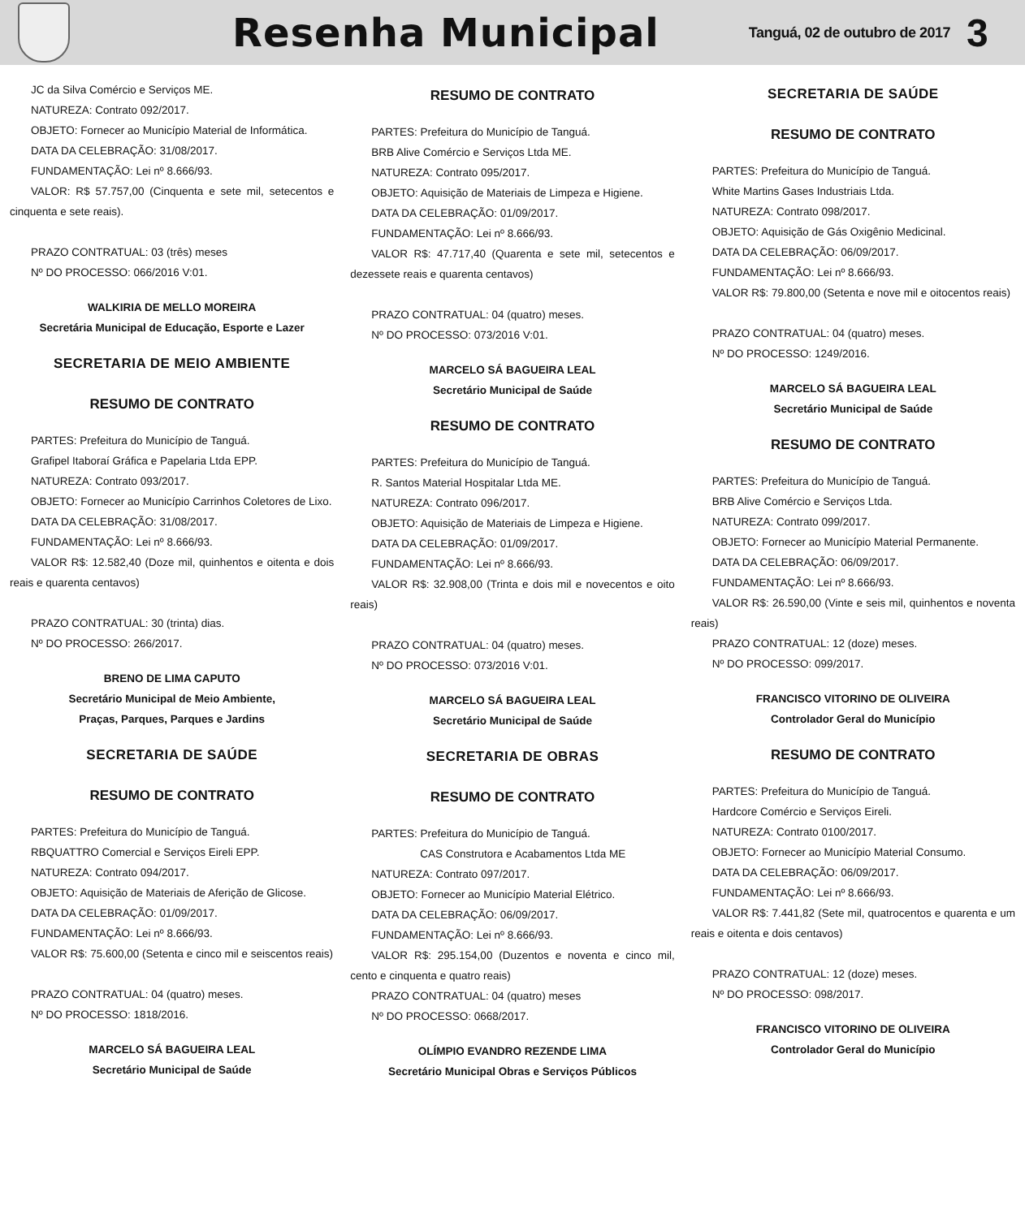Resenha Municipal
Tanguá, 02 de outubro de 2017
3
JC da Silva Comércio e Serviços ME.
NATUREZA: Contrato 092/2017.
OBJETO: Fornecer ao Município Material de Informática.
DATA DA CELEBRAÇÃO: 31/08/2017.
FUNDAMENTAÇÃO: Lei nº 8.666/93.
VALOR: R$ 57.757,00 (Cinquenta e sete mil, setecentos e cinquenta e sete reais).
PRAZO CONTRATUAL: 03 (três) meses
Nº DO PROCESSO: 066/2016 V:01.
WALKIRIA DE MELLO MOREIRA
Secretária Municipal de Educação, Esporte e Lazer
SECRETARIA DE MEIO AMBIENTE
RESUMO DE CONTRATO
PARTES: Prefeitura do Município de Tanguá.
Grafipel Itaboraí Gráfica e Papelaria Ltda EPP.
NATUREZA: Contrato 093/2017.
OBJETO: Fornecer ao Município Carrinhos Coletores de Lixo.
DATA DA CELEBRAÇÃO: 31/08/2017.
FUNDAMENTAÇÃO: Lei nº 8.666/93.
VALOR R$: 12.582,40 (Doze mil, quinhentos e oitenta e dois reais e quarenta centavos)
PRAZO CONTRATUAL: 30 (trinta) dias.
Nº DO PROCESSO: 266/2017.
BRENO DE LIMA CAPUTO
Secretário Municipal de Meio Ambiente,
Praças, Parques, Parques e Jardins
SECRETARIA DE SAÚDE
RESUMO DE CONTRATO
PARTES: Prefeitura do Município de Tanguá.
RBQUATTRO Comercial e Serviços Eireli EPP.
NATUREZA: Contrato 094/2017.
OBJETO: Aquisição de Materiais de Aferição de Glicose.
DATA DA CELEBRAÇÃO: 01/09/2017.
FUNDAMENTAÇÃO: Lei nº 8.666/93.
VALOR R$: 75.600,00 (Setenta e cinco mil e seiscentos reais)
PRAZO CONTRATUAL: 04 (quatro) meses.
Nº DO PROCESSO: 1818/2016.
MARCELO SÁ BAGUEIRA LEAL
Secretário Municipal de Saúde
RESUMO DE CONTRATO
PARTES: Prefeitura do Município de Tanguá.
BRB Alive Comércio e Serviços Ltda ME.
NATUREZA: Contrato 095/2017.
OBJETO: Aquisição de Materiais de Limpeza e Higiene.
DATA DA CELEBRAÇÃO: 01/09/2017.
FUNDAMENTAÇÃO: Lei nº 8.666/93.
VALOR R$: 47.717,40 (Quarenta e sete mil, setecentos e dezessete reais e quarenta centavos)
PRAZO CONTRATUAL: 04 (quatro) meses.
Nº DO PROCESSO: 073/2016 V:01.
MARCELO SÁ BAGUEIRA LEAL
Secretário Municipal de Saúde
RESUMO DE CONTRATO
PARTES: Prefeitura do Município de Tanguá.
R. Santos Material Hospitalar Ltda ME.
NATUREZA: Contrato 096/2017.
OBJETO: Aquisição de Materiais de Limpeza e Higiene.
DATA DA CELEBRAÇÃO: 01/09/2017.
FUNDAMENTAÇÃO: Lei nº 8.666/93.
VALOR R$: 32.908,00 (Trinta e dois mil e novecentos e oito reais)
PRAZO CONTRATUAL: 04 (quatro) meses.
Nº DO PROCESSO: 073/2016 V:01.
MARCELO SÁ BAGUEIRA LEAL
Secretário Municipal de Saúde
SECRETARIA DE OBRAS
RESUMO DE CONTRATO
PARTES: Prefeitura do Município de Tanguá.
CAS Construtora e Acabamentos Ltda ME
NATUREZA: Contrato 097/2017.
OBJETO: Fornecer ao Município Material Elétrico.
DATA DA CELEBRAÇÃO: 06/09/2017.
FUNDAMENTAÇÃO: Lei nº 8.666/93.
VALOR R$: 295.154,00 (Duzentos e noventa e cinco mil, cento e cinquenta e quatro reais)
PRAZO CONTRATUAL: 04 (quatro) meses
Nº DO PROCESSO: 0668/2017.
OLÍMPIO EVANDRO REZENDE LIMA
Secretário Municipal Obras e Serviços Públicos
SECRETARIA DE SAÚDE
RESUMO DE CONTRATO
PARTES: Prefeitura do Município de Tanguá.
White Martins Gases Industriais Ltda.
NATUREZA: Contrato 098/2017.
OBJETO: Aquisição de Gás Oxigênio Medicinal.
DATA DA CELEBRAÇÃO: 06/09/2017.
FUNDAMENTAÇÃO: Lei nº 8.666/93.
VALOR R$: 79.800,00 (Setenta e nove mil e oitocentos reais)
PRAZO CONTRATUAL: 04 (quatro) meses.
Nº DO PROCESSO: 1249/2016.
MARCELO SÁ BAGUEIRA LEAL
Secretário Municipal de Saúde
RESUMO DE CONTRATO
PARTES: Prefeitura do Município de Tanguá.
BRB Alive Comércio e Serviços Ltda.
NATUREZA: Contrato 099/2017.
OBJETO: Fornecer ao Município Material Permanente.
DATA DA CELEBRAÇÃO: 06/09/2017.
FUNDAMENTAÇÃO: Lei nº 8.666/93.
VALOR R$: 26.590,00 (Vinte e seis mil, quinhentos e noventa reais)
PRAZO CONTRATUAL: 12 (doze) meses.
Nº DO PROCESSO: 099/2017.
FRANCISCO VITORINO DE OLIVEIRA
Controlador Geral do Município
RESUMO DE CONTRATO
PARTES: Prefeitura do Município de Tanguá.
Hardcore Comércio e Serviços Eireli.
NATUREZA: Contrato 0100/2017.
OBJETO: Fornecer ao Município Material Consumo.
DATA DA CELEBRAÇÃO: 06/09/2017.
FUNDAMENTAÇÃO: Lei nº 8.666/93.
VALOR R$: 7.441,82 (Sete mil, quatrocentos e quarenta e um reais e oitenta e dois centavos)
PRAZO CONTRATUAL: 12 (doze) meses.
Nº DO PROCESSO: 098/2017.
FRANCISCO VITORINO DE OLIVEIRA
Controlador Geral do Município